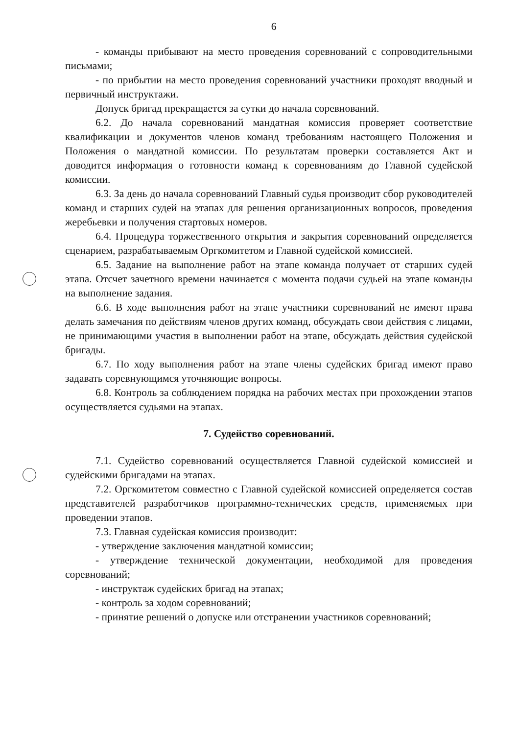6
- команды прибывают на место проведения соревнований с сопроводительными письмами;
- по прибытии на место проведения соревнований участники проходят вводный и первичный инструктажи.
Допуск бригад прекращается за сутки до начала соревнований.
6.2. До начала соревнований мандатная комиссия проверяет соответствие квалификации и документов членов команд требованиям настоящего Положения и Положения о мандатной комиссии. По результатам проверки составляется Акт и доводится информация о готовности команд к соревнованиям до Главной судейской комиссии.
6.3. За день до начала соревнований Главный судья производит сбор руководителей команд и старших судей на этапах для решения организационных вопросов, проведения жеребьевки и получения стартовых номеров.
6.4. Процедура торжественного открытия и закрытия соревнований определяется сценарием, разрабатываемым Оргкомитетом и Главной судейской комиссией.
6.5. Задание на выполнение работ на этапе команда получает от старших судей этапа. Отсчет зачетного времени начинается с момента подачи судьей на этапе команды на выполнение задания.
6.6. В ходе выполнения работ на этапе участники соревнований не имеют права делать замечания по действиям членов других команд, обсуждать свои действия с лицами, не принимающими участия в выполнении работ на этапе, обсуждать действия судейской бригады.
6.7. По ходу выполнения работ на этапе члены судейских бригад имеют право задавать соревнующимся уточняющие вопросы.
6.8. Контроль за соблюдением порядка на рабочих местах при прохождении этапов осуществляется судьями на этапах.
7. Судейство соревнований.
7.1. Судейство соревнований осуществляется Главной судейской комиссией и судейскими бригадами на этапах.
7.2. Оргкомитетом совместно с Главной судейской комиссией определяется состав представителей разработчиков программно-технических средств, применяемых при проведении этапов.
7.3. Главная судейская комиссия производит:
- утверждение заключения мандатной комиссии;
- утверждение технической документации, необходимой для проведения соревнований;
- инструктаж судейских бригад на этапах;
- контроль за ходом соревнований;
- принятие решений о допуске или отстранении участников соревнований;